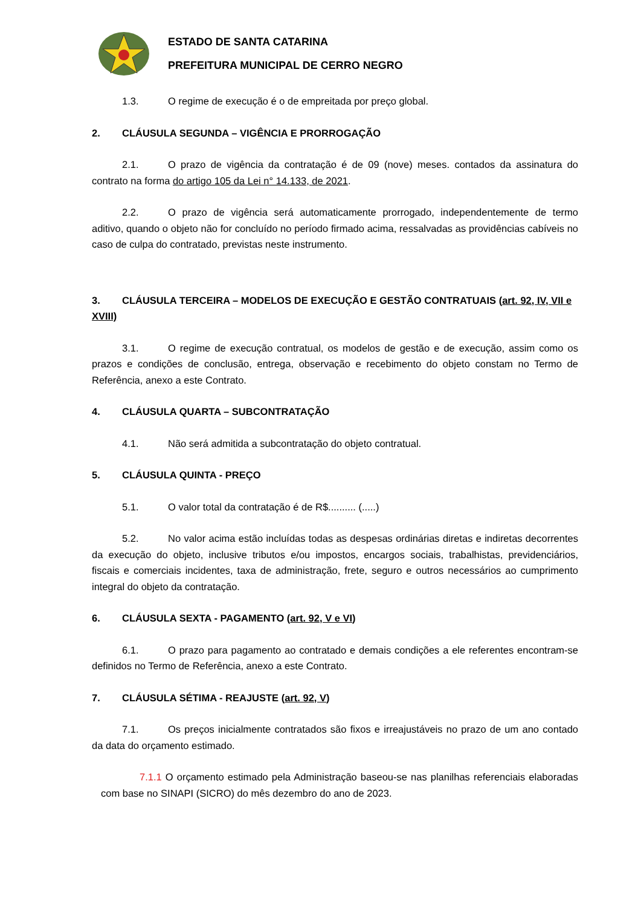ESTADO DE SANTA CATARINA
PREFEITURA MUNICIPAL DE CERRO NEGRO
1.3. O regime de execução é o de empreitada por preço global.
2. CLÁUSULA SEGUNDA – VIGÊNCIA E PRORROGAÇÃO
2.1. O prazo de vigência da contratação é de 09 (nove) meses. contados da assinatura do contrato na forma do artigo 105 da Lei n° 14.133, de 2021.
2.2. O prazo de vigência será automaticamente prorrogado, independentemente de termo aditivo, quando o objeto não for concluído no período firmado acima, ressalvadas as providências cabíveis no caso de culpa do contratado, previstas neste instrumento.
3. CLÁUSULA TERCEIRA – MODELOS DE EXECUÇÃO E GESTÃO CONTRATUAIS (art. 92, IV, VII e XVIII)
3.1. O regime de execução contratual, os modelos de gestão e de execução, assim como os prazos e condições de conclusão, entrega, observação e recebimento do objeto constam no Termo de Referência, anexo a este Contrato.
4. CLÁUSULA QUARTA – SUBCONTRATAÇÃO
4.1. Não será admitida a subcontratação do objeto contratual.
5. CLÁUSULA QUINTA - PREÇO
5.1. O valor total da contratação é de R$.......... (.....)
5.2. No valor acima estão incluídas todas as despesas ordinárias diretas e indiretas decorrentes da execução do objeto, inclusive tributos e/ou impostos, encargos sociais, trabalhistas, previdenciários, fiscais e comerciais incidentes, taxa de administração, frete, seguro e outros necessários ao cumprimento integral do objeto da contratação.
6. CLÁUSULA SEXTA - PAGAMENTO (art. 92, V e VI)
6.1. O prazo para pagamento ao contratado e demais condições a ele referentes encontram-se definidos no Termo de Referência, anexo a este Contrato.
7. CLÁUSULA SÉTIMA - REAJUSTE (art. 92, V)
7.1. Os preços inicialmente contratados são fixos e irreajustáveis no prazo de um ano contado da data do orçamento estimado.
7.1.1 O orçamento estimado pela Administração baseou-se nas planilhas referenciais elaboradas com base no SINAPI (SICRO) do mês dezembro do ano de 2023.